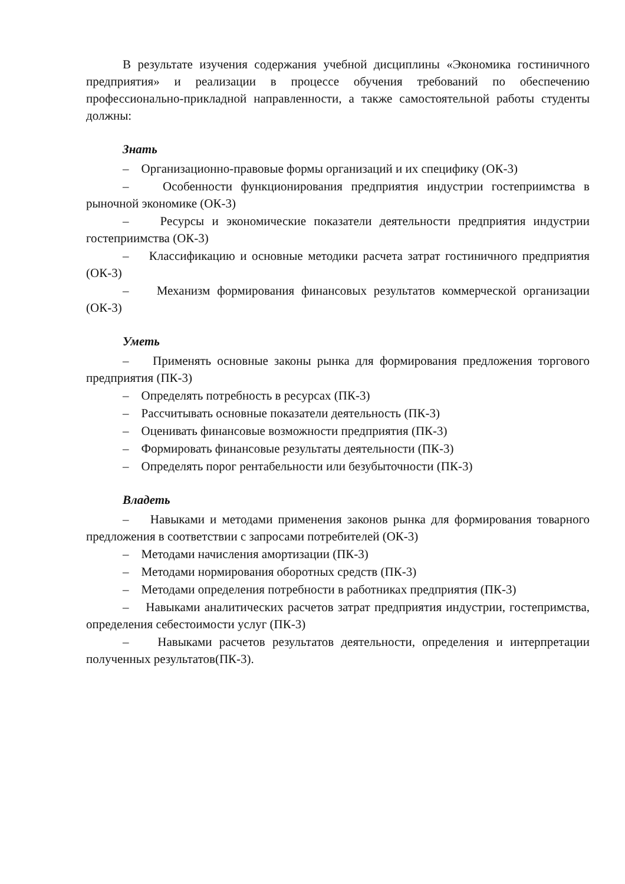В результате изучения содержания учебной дисциплины «Экономика гостиничного предприятия» и реализации в процессе обучения требований по обеспечению профессионально-прикладной направленности, а также самостоятельной работы студенты должны:
Знать
– Организационно-правовые формы организаций и их специфику (ОК-3)
– Особенности функционирования предприятия индустрии гостеприимства в рыночной экономике (ОК-3)
– Ресурсы и экономические показатели деятельности предприятия индустрии гостеприимства (ОК-3)
– Классификацию и основные методики расчета затрат гостиничного предприятия (ОК-3)
– Механизм формирования финансовых результатов коммерческой организации (ОК-3)
Уметь
– Применять основные законы рынка для формирования предложения торгового предприятия (ПК-3)
– Определять потребность в ресурсах (ПК-3)
– Рассчитывать основные показатели деятельность (ПК-3)
– Оценивать финансовые возможности предприятия (ПК-3)
– Формировать финансовые результаты деятельности (ПК-3)
– Определять порог рентабельности или безубыточности (ПК-3)
Владеть
– Навыками и методами применения законов рынка для формирования товарного предложения в соответствии с запросами потребителей (ОК-3)
– Методами начисления амортизации (ПК-3)
– Методами нормирования оборотных средств (ПК-3)
– Методами определения потребности в работниках предприятия (ПК-3)
– Навыками аналитических расчетов затрат предприятия индустрии, гостепримства, определения себестоимости услуг (ПК-3)
– Навыками расчетов результатов деятельности, определения и интерпретации полученных результатов(ПК-3).